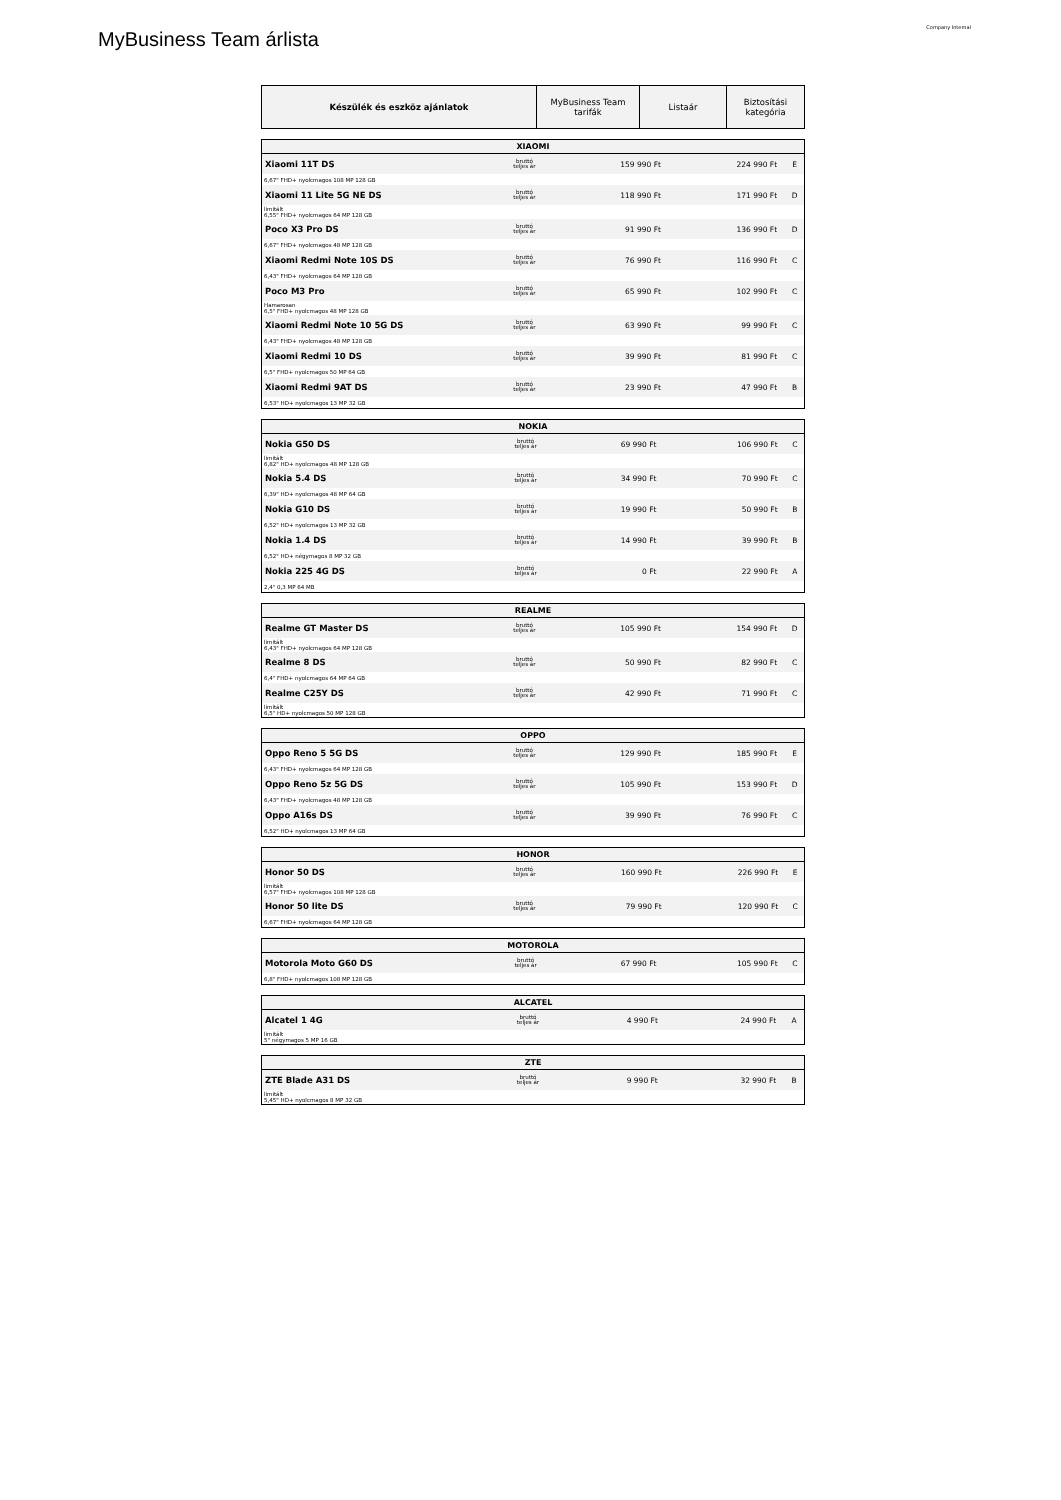MyBusiness Team árlista
Company Internal
| Készülék és eszköz ajánlatok | MyBusiness Team tarifák | Listaár | Biztosítási kategória |
| --- | --- | --- | --- |
| XIAOMI | | | | |
| --- | --- | --- | --- | --- |
| Xiaomi 11T DS | bruttó teljes ár | 159 990 Ft | 224 990 Ft | E |
| 6,67" FHD+ nyolcmagos 108 MP 128 GB | | | | |
| Xiaomi 11 Lite 5G NE DS | bruttó teljes ár | 118 990 Ft | 171 990 Ft | D |
| limitált 6,55" FHD+ nyolcmagos 64 MP 128 GB | | | | |
| Poco X3 Pro DS | bruttó teljes ár | 91 990 Ft | 136 990 Ft | D |
| 6,67" FHD+ nyolcmagos 48 MP 128 GB | | | | |
| Xiaomi Redmi Note 10S DS | bruttó teljes ár | 76 990 Ft | 116 990 Ft | C |
| 6,43" FHD+ nyolcmagos 64 MP 128 GB | | | | |
| Poco M3 Pro | bruttó teljes ár | 65 990 Ft | 102 990 Ft | C |
| Hamarosan 6,5" FHD+ nyolcmagos 48 MP 128 GB | | | | |
| Xiaomi Redmi Note 10 5G DS | bruttó teljes ár | 63 990 Ft | 99 990 Ft | C |
| 6,43" FHD+ nyolcmagos 48 MP 128 GB | | | | |
| Xiaomi Redmi 10 DS | bruttó teljes ár | 39 990 Ft | 81 990 Ft | C |
| 6,5" FHD+ nyolcmagos 50 MP 64 GB | | | | |
| Xiaomi Redmi 9AT DS | bruttó teljes ár | 23 990 Ft | 47 990 Ft | B |
| 6,53" HD+ nyolcmagos 13 MP 32 GB | | | | |
| NOKIA | | | | |
| --- | --- | --- | --- | --- |
| Nokia G50 DS | bruttó teljes ár | 69 990 Ft | 106 990 Ft | C |
| limitált 6,82" HD+ nyolcmagos 48 MP 128 GB | | | | |
| Nokia 5.4 DS | bruttó teljes ár | 34 990 Ft | 70 990 Ft | C |
| 6,39" HD+ nyolcmagos 48 MP 64 GB | | | | |
| Nokia G10 DS | bruttó teljes ár | 19 990 Ft | 50 990 Ft | B |
| 6,52" HD+ nyolcmagos 13 MP 32 GB | | | | |
| Nokia 1.4 DS | bruttó teljes ár | 14 990 Ft | 39 990 Ft | B |
| 6,52" HD+ négymagos 8 MP 32 GB | | | | |
| Nokia 225 4G DS | bruttó teljes ár | 0 Ft | 22 990 Ft | A |
| 2,4" 0,3 MP 64 MB | | | | |
| REALME | | | | |
| --- | --- | --- | --- | --- |
| Realme GT Master DS | bruttó teljes ár | 105 990 Ft | 154 990 Ft | D |
| limitált 6,43" FHD+ nyolcmagos 64 MP 128 GB | | | | |
| Realme 8 DS | bruttó teljes ár | 50 990 Ft | 82 990 Ft | C |
| 6,4" FHD+ nyolcmagos 64 MP 64 GB | | | | |
| Realme C25Y DS | bruttó teljes ár | 42 990 Ft | 71 990 Ft | C |
| limitált 6,5" HD+ nyolcmagos 50 MP 128 GB | | | | |
| OPPO | | | | |
| --- | --- | --- | --- | --- |
| Oppo Reno 5 5G DS | bruttó teljes ár | 129 990 Ft | 185 990 Ft | E |
| 6,43" FHD+ nyolcmagos 64 MP 128 GB | | | | |
| Oppo Reno 5z 5G DS | bruttó teljes ár | 105 990 Ft | 153 990 Ft | D |
| 6,43" FHD+ nyolcmagos 48 MP 128 GB | | | | |
| Oppo A16s DS | bruttó teljes ár | 39 990 Ft | 76 990 Ft | C |
| 6,52" HD+ nyolcmagos 13 MP 64 GB | | | | |
| HONOR | | | | |
| --- | --- | --- | --- | --- |
| Honor 50 DS | bruttó teljes ár | 160 990 Ft | 226 990 Ft | E |
| limitált 6,57" FHD+ nyolcmagos 108 MP 128 GB | | | | |
| Honor 50 lite DS | bruttó teljes ár | 79 990 Ft | 120 990 Ft | C |
| 6,67" FHD+ nyolcmagos 64 MP 128 GB | | | | |
| MOTOROLA | | | | |
| --- | --- | --- | --- | --- |
| Motorola Moto G60 DS | bruttó teljes ár | 67 990 Ft | 105 990 Ft | C |
| 6,8" FHD+ nyolcmagos 108 MP 128 GB | | | | |
| ALCATEL | | | | |
| --- | --- | --- | --- | --- |
| Alcatel 1 4G | bruttó teljes ár | 4 990 Ft | 24 990 Ft | A |
| limitált 5" négymagos 5 MP 16 GB | | | | |
| ZTE | | | | |
| --- | --- | --- | --- | --- |
| ZTE Blade A31 DS | bruttó teljes ár | 9 990 Ft | 32 990 Ft | B |
| limitált 5,45" HD+ nyolcmagos 8 MP 32 GB | | | | |